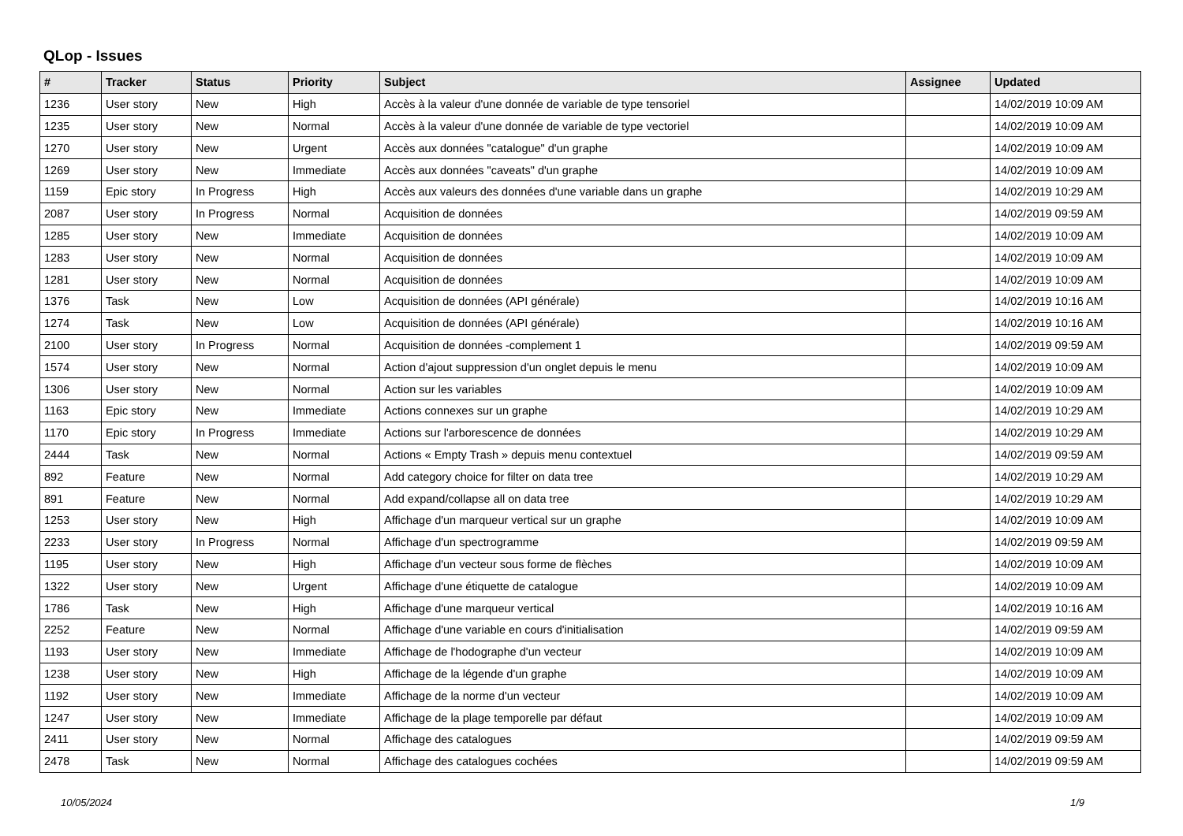QLop - Issues
| # | Tracker | Status | Priority | Subject | Assignee | Updated |
| --- | --- | --- | --- | --- | --- | --- |
| 1236 | User story | New | High | Accès à la valeur d'une donnée de variable de type tensoriel | | 14/02/2019 10:09 AM |
| 1235 | User story | New | Normal | Accès à la valeur d'une donnée de variable de type vectoriel | | 14/02/2019 10:09 AM |
| 1270 | User story | New | Urgent | Accès aux données "catalogue" d'un graphe | | 14/02/2019 10:09 AM |
| 1269 | User story | New | Immediate | Accès aux données "caveats" d'un graphe | | 14/02/2019 10:09 AM |
| 1159 | Epic story | In Progress | High | Accès aux valeurs des données d'une variable dans un graphe | | 14/02/2019 10:29 AM |
| 2087 | User story | In Progress | Normal | Acquisition de données | | 14/02/2019 09:59 AM |
| 1285 | User story | New | Immediate | Acquisition de données | | 14/02/2019 10:09 AM |
| 1283 | User story | New | Normal | Acquisition de données | | 14/02/2019 10:09 AM |
| 1281 | User story | New | Normal | Acquisition de données | | 14/02/2019 10:09 AM |
| 1376 | Task | New | Low | Acquisition de données (API générale) | | 14/02/2019 10:16 AM |
| 1274 | Task | New | Low | Acquisition de données (API générale) | | 14/02/2019 10:16 AM |
| 2100 | User story | In Progress | Normal | Acquisition de données -complement 1 | | 14/02/2019 09:59 AM |
| 1574 | User story | New | Normal | Action d'ajout suppression d'un onglet depuis le menu | | 14/02/2019 10:09 AM |
| 1306 | User story | New | Normal | Action sur les variables | | 14/02/2019 10:09 AM |
| 1163 | Epic story | New | Immediate | Actions connexes sur un graphe | | 14/02/2019 10:29 AM |
| 1170 | Epic story | In Progress | Immediate | Actions sur l'arborescence de données | | 14/02/2019 10:29 AM |
| 2444 | Task | New | Normal | Actions « Empty Trash » depuis menu contextuel | | 14/02/2019 09:59 AM |
| 892 | Feature | New | Normal | Add category choice for filter on data tree | | 14/02/2019 10:29 AM |
| 891 | Feature | New | Normal | Add expand/collapse all on data tree | | 14/02/2019 10:29 AM |
| 1253 | User story | New | High | Affichage d'un marqueur vertical sur un graphe | | 14/02/2019 10:09 AM |
| 2233 | User story | In Progress | Normal | Affichage d'un spectrogramme | | 14/02/2019 09:59 AM |
| 1195 | User story | New | High | Affichage d'un vecteur sous forme de flèches | | 14/02/2019 10:09 AM |
| 1322 | User story | New | Urgent | Affichage d'une étiquette de catalogue | | 14/02/2019 10:09 AM |
| 1786 | Task | New | High | Affichage d'une marqueur vertical | | 14/02/2019 10:16 AM |
| 2252 | Feature | New | Normal | Affichage d'une variable en cours d'initialisation | | 14/02/2019 09:59 AM |
| 1193 | User story | New | Immediate | Affichage de l'hodographe d'un vecteur | | 14/02/2019 10:09 AM |
| 1238 | User story | New | High | Affichage de la légende d'un graphe | | 14/02/2019 10:09 AM |
| 1192 | User story | New | Immediate | Affichage de la norme d'un vecteur | | 14/02/2019 10:09 AM |
| 1247 | User story | New | Immediate | Affichage de la plage temporelle par défaut | | 14/02/2019 10:09 AM |
| 2411 | User story | New | Normal | Affichage des catalogues | | 14/02/2019 09:59 AM |
| 2478 | Task | New | Normal | Affichage des catalogues cochées | | 14/02/2019 09:59 AM |
10/05/2024 1/9